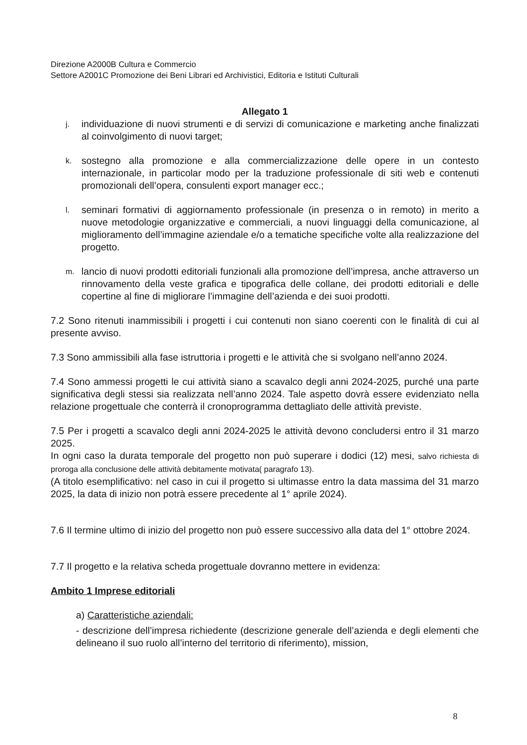Direzione A2000B Cultura e Commercio
Settore A2001C Promozione dei Beni Librari ed Archivistici, Editoria e Istituti Culturali
Allegato 1
j. individuazione di nuovi strumenti e di servizi di comunicazione e marketing anche finalizzati al coinvolgimento di nuovi target;
k. sostegno alla promozione e alla commercializzazione delle opere in un contesto internazionale, in particolar modo per la traduzione professionale di siti web e contenuti promozionali dell’opera, consulenti export manager ecc.;
l. seminari formativi di aggiornamento professionale (in presenza o in remoto) in merito a nuove metodologie organizzative e commerciali, a nuovi linguaggi della comunicazione, al miglioramento dell’immagine aziendale e/o a tematiche specifiche volte alla realizzazione del progetto.
m. lancio di nuovi prodotti editoriali funzionali alla promozione dell’impresa, anche attraverso un rinnovamento della veste grafica e tipografica delle collane, dei prodotti editoriali e delle copertine al fine di migliorare l’immagine dell’azienda e dei suoi prodotti.
7.2 Sono ritenuti inammissibili i progetti i cui contenuti non siano coerenti con le finalità di cui al presente avviso.
7.3 Sono ammissibili alla fase istruttoria i progetti e le attività che si svolgano nell’anno 2024.
7.4 Sono ammessi progetti le cui attività siano a scavalco degli anni 2024-2025, purché una parte significativa degli stessi sia realizzata nell’anno 2024. Tale aspetto dovrà essere evidenziato nella relazione progettuale che conterrà il cronoprogramma dettagliato delle attività previste.
7.5 Per i progetti a scavalco degli anni 2024-2025 le attività devono concludersi entro il 31 marzo 2025.
In ogni caso la durata temporale del progetto non può superare i dodici (12) mesi, salvo richiesta di proroga alla conclusione delle attività debitamente motivata( paragrafo 13).
(A titolo esemplificativo: nel caso in cui il progetto si ultimasse entro la data massima del 31 marzo 2025, la data di inizio non potrà essere precedente al 1° aprile 2024).
7.6 Il termine ultimo di inizio del progetto non può essere successivo alla data del 1° ottobre 2024.
7.7 Il progetto e la relativa scheda progettuale dovranno mettere in evidenza:
Ambito 1 Imprese editoriali
a) Caratteristiche aziendali:
- descrizione dell’impresa richiedente (descrizione generale dell’azienda e degli elementi che delineano il suo ruolo all’interno del territorio di riferimento), mission,
8